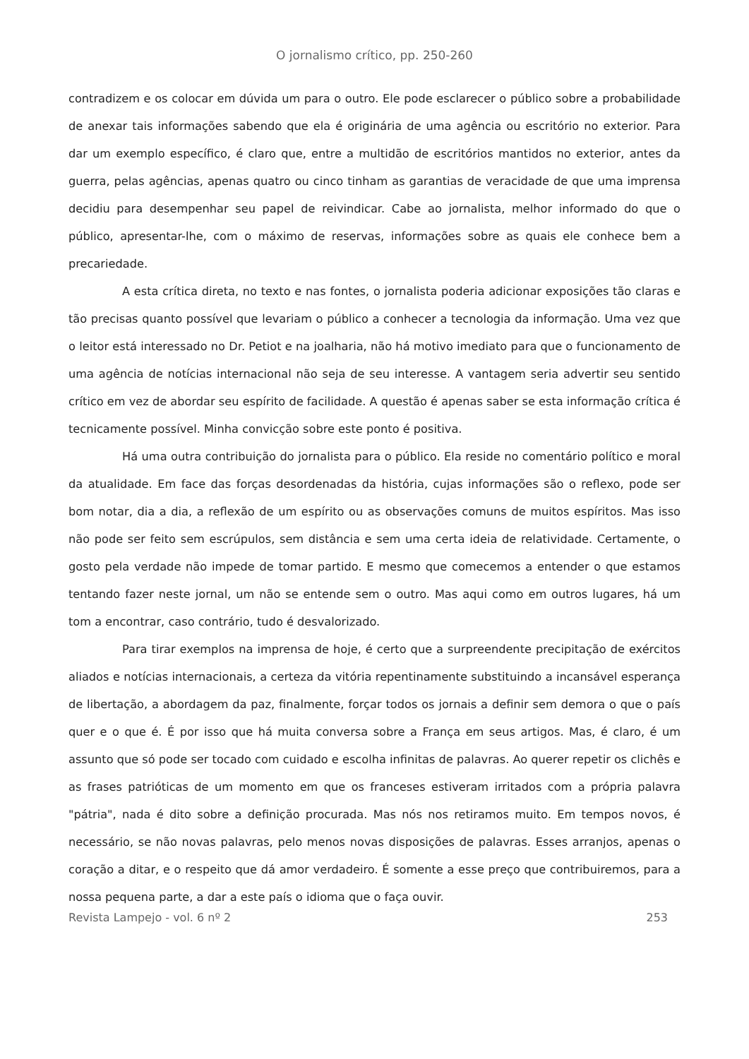O jornalismo crítico, pp. 250-260
contradizem e os colocar em dúvida um para o outro. Ele pode esclarecer o público sobre a probabilidade de anexar tais informações sabendo que ela é originária de uma agência ou escritório no exterior. Para dar um exemplo específico, é claro que, entre a multidão de escritórios mantidos no exterior, antes da guerra, pelas agências, apenas quatro ou cinco tinham as garantias de veracidade de que uma imprensa decidiu para desempenhar seu papel de reivindicar. Cabe ao jornalista, melhor informado do que o público, apresentar-lhe, com o máximo de reservas, informações sobre as quais ele conhece bem a precariedade.
A esta crítica direta, no texto e nas fontes, o jornalista poderia adicionar exposições tão claras e tão precisas quanto possível que levariam o público a conhecer a tecnologia da informação. Uma vez que o leitor está interessado no Dr. Petiot e na joalharia, não há motivo imediato para que o funcionamento de uma agência de notícias internacional não seja de seu interesse. A vantagem seria advertir seu sentido crítico em vez de abordar seu espírito de facilidade. A questão é apenas saber se esta informação crítica é tecnicamente possível. Minha convicção sobre este ponto é positiva.
Há uma outra contribuição do jornalista para o público. Ela reside no comentário político e moral da atualidade. Em face das forças desordenadas da história, cujas informações são o reflexo, pode ser bom notar, dia a dia, a reflexão de um espírito ou as observações comuns de muitos espíritos. Mas isso não pode ser feito sem escrúpulos, sem distância e sem uma certa ideia de relatividade. Certamente, o gosto pela verdade não impede de tomar partido. E mesmo que comecemos a entender o que estamos tentando fazer neste jornal, um não se entende sem o outro. Mas aqui como em outros lugares, há um tom a encontrar, caso contrário, tudo é desvalorizado.
Para tirar exemplos na imprensa de hoje, é certo que a surpreendente precipitação de exércitos aliados e notícias internacionais, a certeza da vitória repentinamente substituindo a incansável esperança de libertação, a abordagem da paz, finalmente, forçar todos os jornais a definir sem demora o que o país quer e o que é. É por isso que há muita conversa sobre a França em seus artigos. Mas, é claro, é um assunto que só pode ser tocado com cuidado e escolha infinitas de palavras. Ao querer repetir os clichês e as frases patrióticas de um momento em que os franceses estiveram irritados com a própria palavra "pátria", nada é dito sobre a definição procurada. Mas nós nos retiramos muito. Em tempos novos, é necessário, se não novas palavras, pelo menos novas disposições de palavras. Esses arranjos, apenas o coração a ditar, e o respeito que dá amor verdadeiro. É somente a esse preço que contribuiremos, para a nossa pequena parte, a dar a este país o idioma que o faça ouvir.
Revista Lampejo - vol. 6 nº 2 253